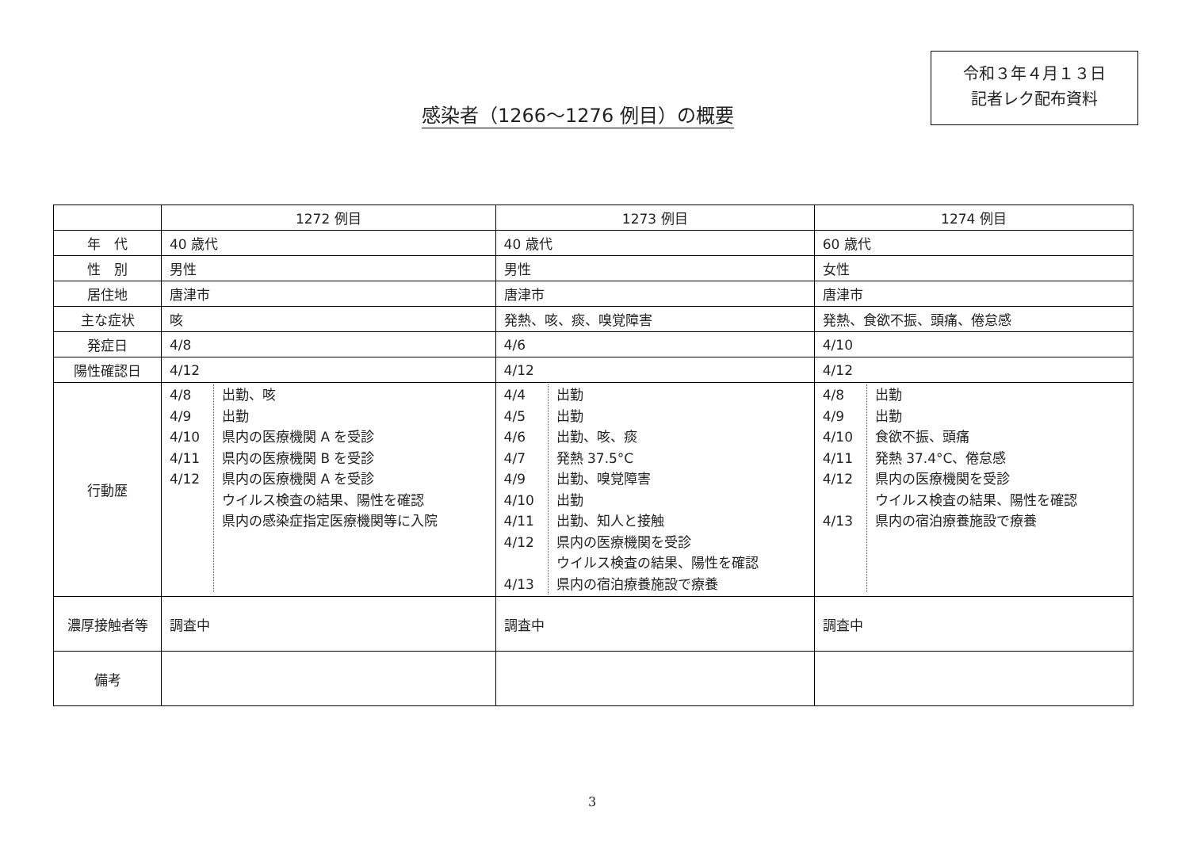令和３年４月１３日
記者レク配布資料
感染者（1266～1276 例目）の概要
| | 1272 例目 | 1273 例目 | 1274 例目 |
| 年 代 | 40 歳代 | 40 歳代 | 60 歳代 |
| 性 別 | 男性 | 男性 | 女性 |
| 居住地 | 唐津市 | 唐津市 | 唐津市 |
| 主な症状 | 咳 | 発熱、咳、痰、嗅覚障害 | 発熱、食欲不振、頭痛、倦怠感 |
| 発症日 | 4/8 | 4/6 | 4/10 |
| 陽性確認日 | 4/12 | 4/12 | 4/12 |
| 行動歴 | / 4/8 4/9 4/10 4/11 4/12 / 出勤、咳 出勤 県内の医療機関 A を受診 県内の医療機関 B を受診 県内の医療機関 A を受診 ウイルス検査の結果、陽性を確認 県内の感染症指定医療機関等に入院 / | / 4/4 4/5 4/6 4/7 4/9 4/10 4/11 4/12 4/13 / 出勤 出勤 出勤、咳、痰 発熱 37.5°C 出勤、嗅覚障害 出勤 出勤、知人と接触 県内の医療機関を受診 ウイルス検査の結果、陽性を確認 県内の宿泊療養施設で療養 / | / 4/8 4/9 4/10 4/11 4/12 4/13 / 出勤 出勤 食欲不振、頭痛 発熱 37.4°C、倦怠感 県内の医療機関を受診 ウイルス検査の結果、陽性を確認 県内の宿泊療養施設で療養 / |
| 濃厚接触者等 | 調査中 | 調査中 | 調査中 |
| 備考 | | | |
3